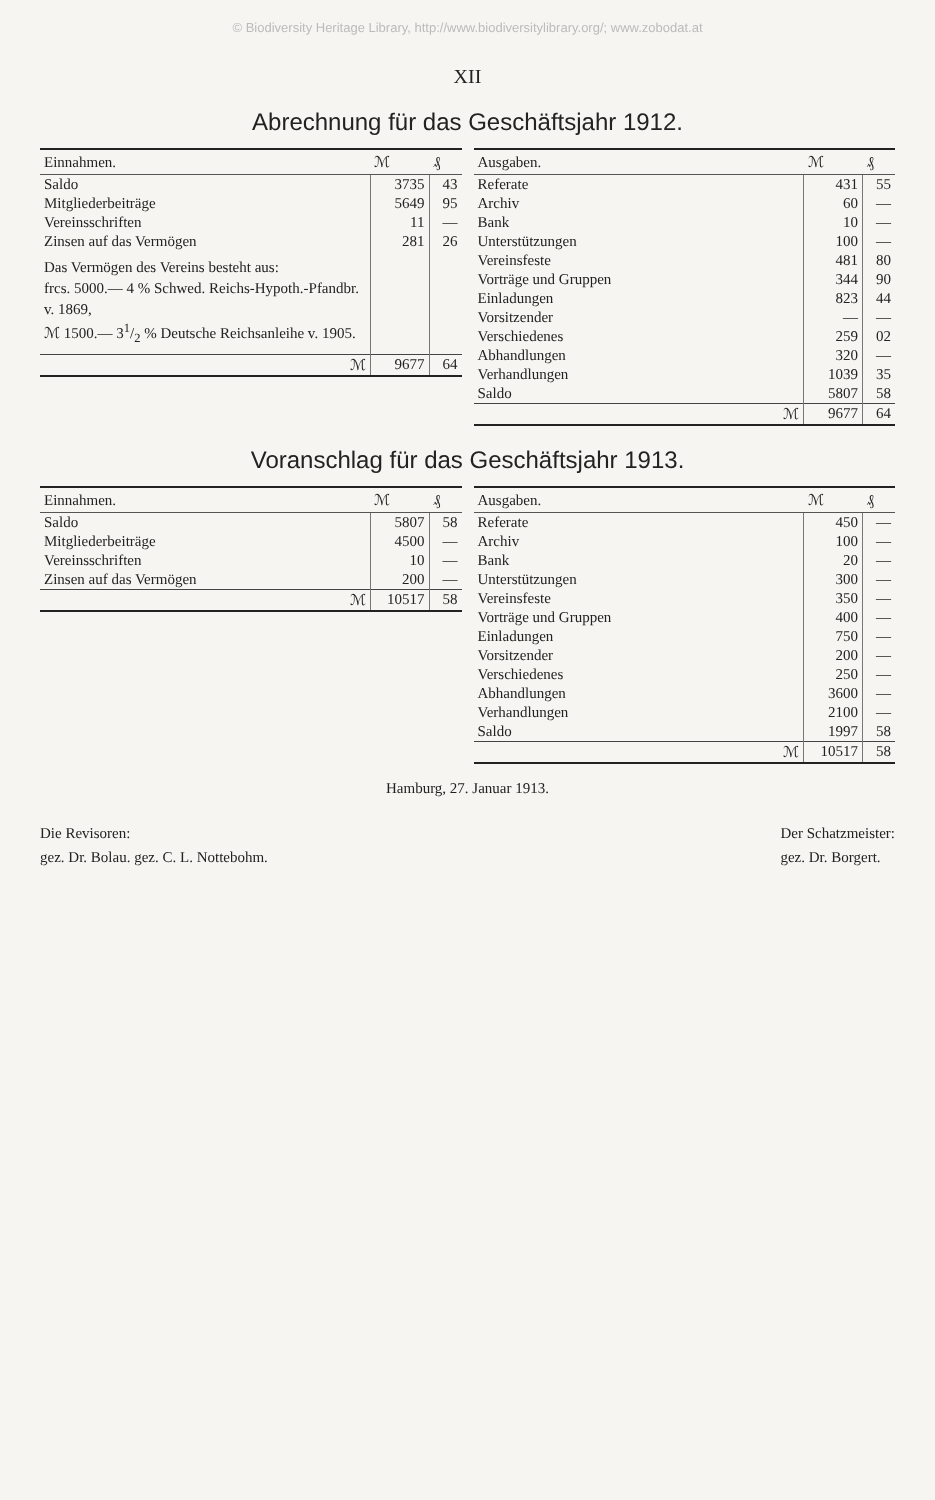© Biodiversity Heritage Library, http://www.biodiversitylibrary.org/; www.zobodat.at
XII
Abrechnung für das Geschäftsjahr 1912.
| Einnahmen. | ℳ | ₰ |
| --- | --- | --- |
| Saldo | 3735 | 43 |
| Mitgliederbeiträge | 5649 | 95 |
| Vereinsschriften | 11 | — |
| Zinsen auf das Vermögen | 281 | 26 |
| Das Vermögen des Vereins besteht aus: frcs. 5000.— 4 % Schwed. Reichs-Hypoth.-Pfandbr. v. 1869, ℳ 1500.— 31/2 % Deutsche Reichsanleihe v. 1905. | | |
| ℳ | 9677 | 64 |
| Ausgaben. | ℳ | ₰ |
| --- | --- | --- |
| Referate | 431 | 55 |
| Archiv | 60 | — |
| Bank | 10 | — |
| Unterstützungen | 100 | — |
| Vereinsfeste | 481 | 80 |
| Vorträge und Gruppen | 344 | 90 |
| Einladungen | 823 | 44 |
| Vorsitzender | — | — |
| Verschiedenes | 259 | 02 |
| Abhandlungen | 320 | — |
| Verhandlungen | 1039 | 35 |
| Saldo | 5807 | 58 |
| ℳ | 9677 | 64 |
Voranschlag für das Geschäftsjahr 1913.
| Einnahmen. | ℳ | ₰ |
| --- | --- | --- |
| Saldo | 5807 | 58 |
| Mitgliederbeiträge | 4500 | — |
| Vereinsschriften | 10 | — |
| Zinsen auf das Vermögen | 200 | — |
| ℳ | 10517 | 58 |
| Ausgaben. | ℳ | ₰ |
| --- | --- | --- |
| Referate | 450 | — |
| Archiv | 100 | — |
| Bank | 20 | — |
| Unterstützungen | 300 | — |
| Vereinsfeste | 350 | — |
| Vorträge und Gruppen | 400 | — |
| Einladungen | 750 | — |
| Vorsitzender | 200 | — |
| Verschiedenes | 250 | — |
| Abhandlungen | 3600 | — |
| Verhandlungen | 2100 | — |
| Saldo | 1997 | 58 |
| ℳ | 10517 | 58 |
Hamburg, 27. Januar 1913.
Die Revisoren:
gez. Dr. Bolau. gez. C. L. Nottebohm.
Der Schatzmeister:
gez. Dr. Borgert.